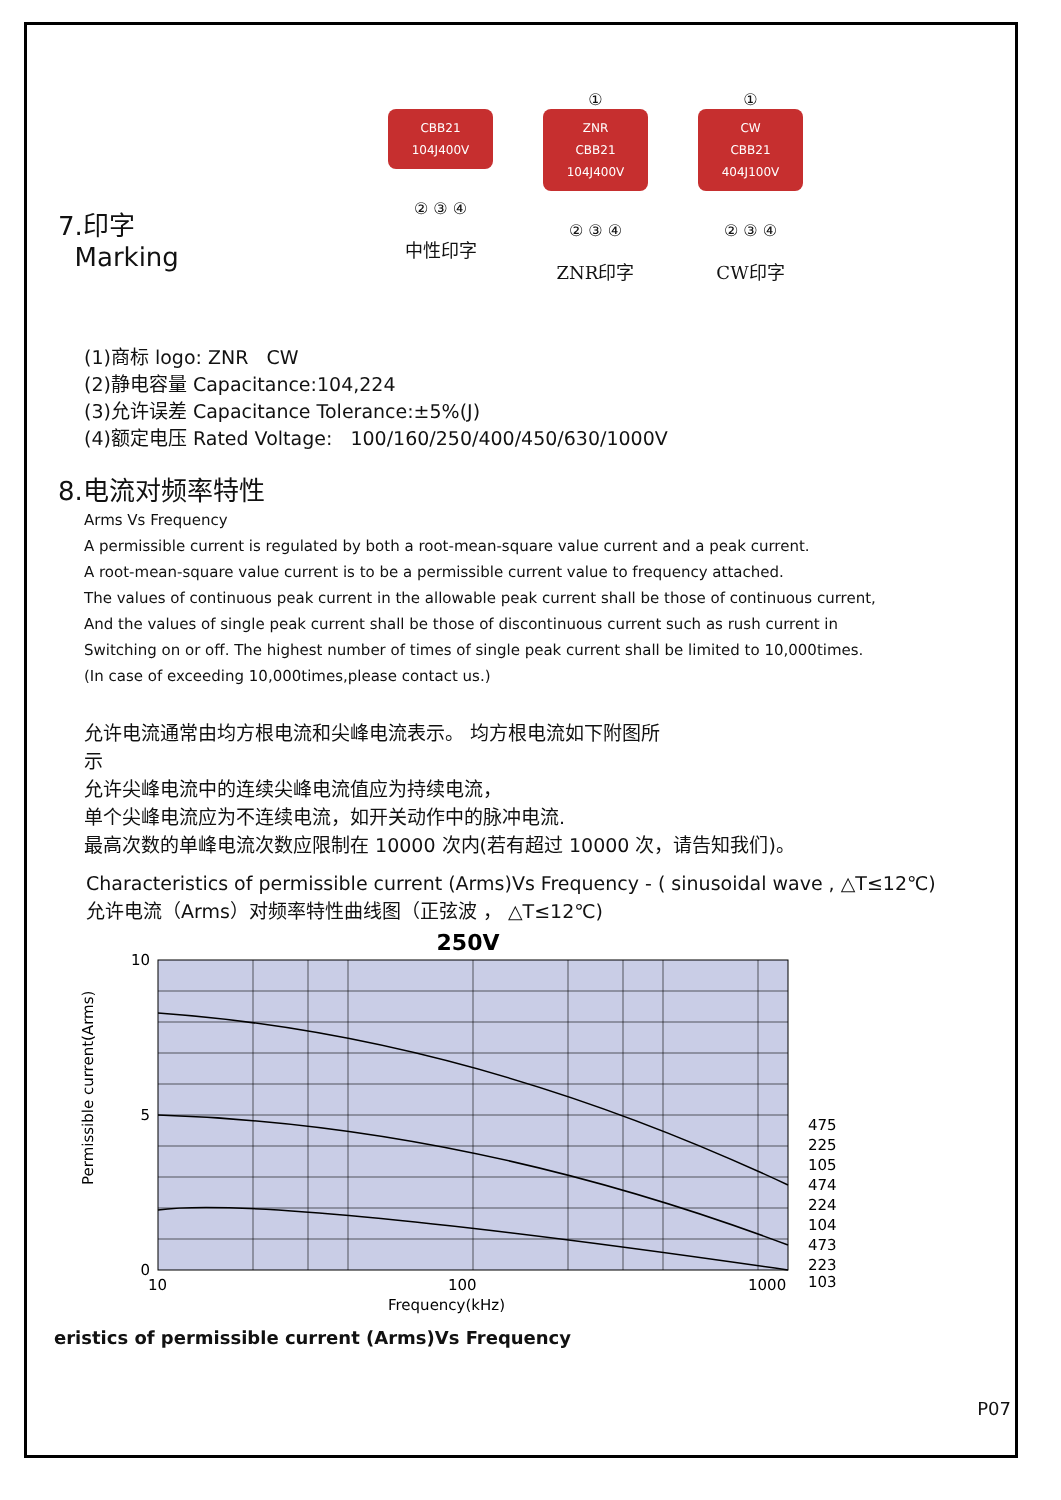7.印字
Marking
CBB21
104J400V
② ③ ④
中性印字
①
ZNR
CBB21
104J400V
② ③ ④
ZNR印字
①
CW
CBB21
404J100V
② ③ ④
CW印字
(1)商标 logo: ZNR CW
(2)静电容量 Capacitance:104,224
(3)允许误差 Capacitance Tolerance:±5%(J)
(4)额定电压 Rated Voltage: 100/160/250/400/450/630/1000V
8.电流对频率特性
Arms Vs Frequency
A permissible current is regulated by both a root-mean-square value current and a peak current.
A root-mean-square value current is to be a permissible current value to frequency attached.
The values of continuous peak current in the allowable peak current shall be those of continuous current,
And the values of single peak current shall be those of discontinuous current such as rush current in
Switching on or off. The highest number of times of single peak current shall be limited to 10,000times.
(In case of exceeding 10,000times,please contact us.)
允许电流通常由均方根电流和尖峰电流表示。 均方根电流如下附图所
示
允许尖峰电流中的连续尖峰电流值应为持续电流，
单个尖峰电流应为不连续电流，如开关动作中的脉冲电流.
最高次数的单峰电流次数应限制在 10000 次内(若有超过 10000 次，请告知我们)。
Characteristics of permissible current (Arms)Vs Frequency - ( sinusoidal wave , △T≤12℃)
允许电流（Arms）对频率特性曲线图（正弦波 ， △T≤12℃)
250V
10
5
0
10
100
1000
Frequency(kHz)
Permissible current(Arms)
475
225
105
474
224
104
473
223
103
eristics of permissible current (Arms)Vs Frequency
P07